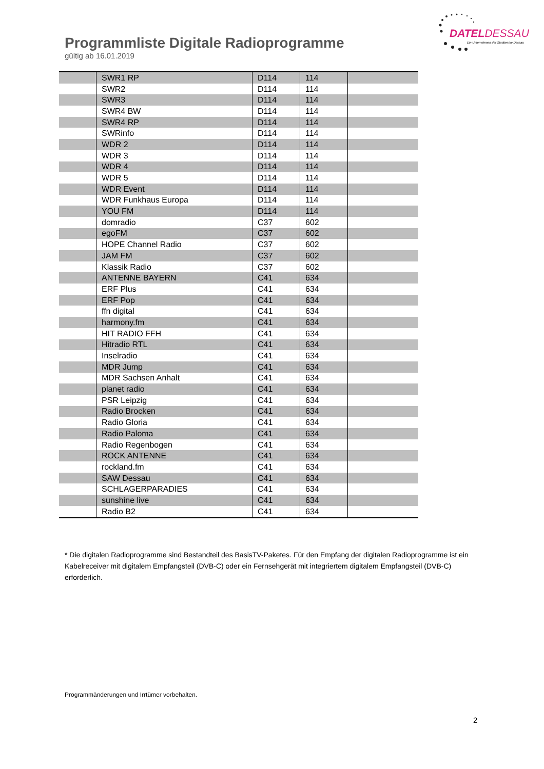DATEL DESSAU
Ein Unternehmen der Stadtwerke Dessau
Programmliste Digitale Radioprogramme
gültig ab 16.01.2019
| | SWR1 RP | D114 | 114 | |
| | SWR2 | D114 | 114 | |
| | SWR3 | D114 | 114 | |
| | SWR4 BW | D114 | 114 | |
| | SWR4 RP | D114 | 114 | |
| | SWRinfo | D114 | 114 | |
| | WDR 2 | D114 | 114 | |
| | WDR 3 | D114 | 114 | |
| | WDR 4 | D114 | 114 | |
| | WDR 5 | D114 | 114 | |
| | WDR Event | D114 | 114 | |
| | WDR Funkhaus Europa | D114 | 114 | |
| | YOU FM | D114 | 114 | |
| | domradio | C37 | 602 | |
| | egoFM | C37 | 602 | |
| | HOPE Channel Radio | C37 | 602 | |
| | JAM FM | C37 | 602 | |
| | Klassik Radio | C37 | 602 | |
| | ANTENNE BAYERN | C41 | 634 | |
| | ERF Plus | C41 | 634 | |
| | ERF Pop | C41 | 634 | |
| | ffn digital | C41 | 634 | |
| | harmony.fm | C41 | 634 | |
| | HIT RADIO FFH | C41 | 634 | |
| | Hitradio RTL | C41 | 634 | |
| | Inselradio | C41 | 634 | |
| | MDR Jump | C41 | 634 | |
| | MDR Sachsen Anhalt | C41 | 634 | |
| | planet radio | C41 | 634 | |
| | PSR Leipzig | C41 | 634 | |
| | Radio Brocken | C41 | 634 | |
| | Radio Gloria | C41 | 634 | |
| | Radio Paloma | C41 | 634 | |
| | Radio Regenbogen | C41 | 634 | |
| | ROCK ANTENNE | C41 | 634 | |
| | rockland.fm | C41 | 634 | |
| | SAW Dessau | C41 | 634 | |
| | SCHLAGERPARADIES | C41 | 634 | |
| | sunshine live | C41 | 634 | |
| | Radio B2 | C41 | 634 | |
* Die digitalen Radioprogramme sind Bestandteil des BasisTV-Paketes. Für den Empfang der digitalen Radioprogramme ist ein Kabelreceiver mit digitalem Empfangsteil (DVB-C) oder ein Fernsehgerät mit integriertem digitalem Empfangsteil (DVB-C) erforderlich.
Programmänderungen und Irrtümer vorbehalten.
2